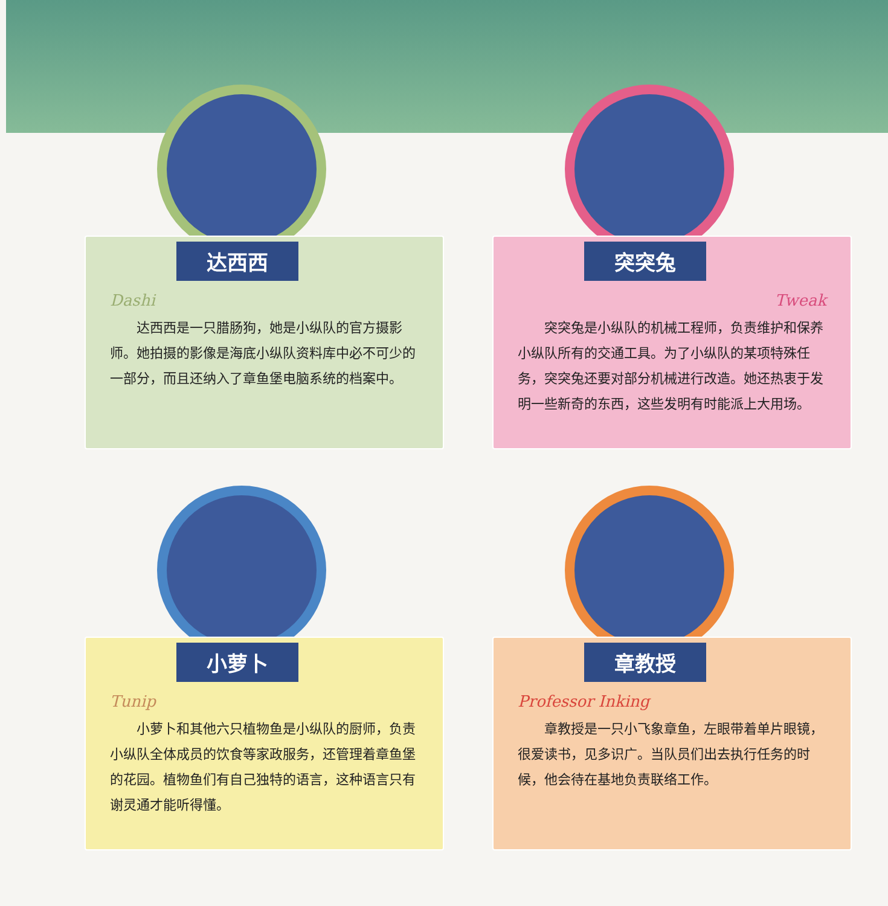达西西
Dashi
达西西是一只腊肠狗，她是小纵队的官方摄影师。她拍摄的影像是海底小纵队资料库中必不可少的一部分，而且还纳入了章鱼堡电脑系统的档案中。
突突兔
Tweak
突突兔是小纵队的机械工程师，负责维护和保养小纵队所有的交通工具。为了小纵队的某项特殊任务，突突兔还要对部分机械进行改造。她还热衷于发明一些新奇的东西，这些发明有时能派上大用场。
小萝卜
Tunip
小萝卜和其他六只植物鱼是小纵队的厨师，负责小纵队全体成员的饮食等家政服务，还管理着章鱼堡的花园。植物鱼们有自己独特的语言，这种语言只有谢灵通才能听得懂。
章教授
Professor Inking
章教授是一只小飞象章鱼，左眼带着单片眼镜，很爱读书，见多识广。当队员们出去执行任务的时候，他会待在基地负责联络工作。